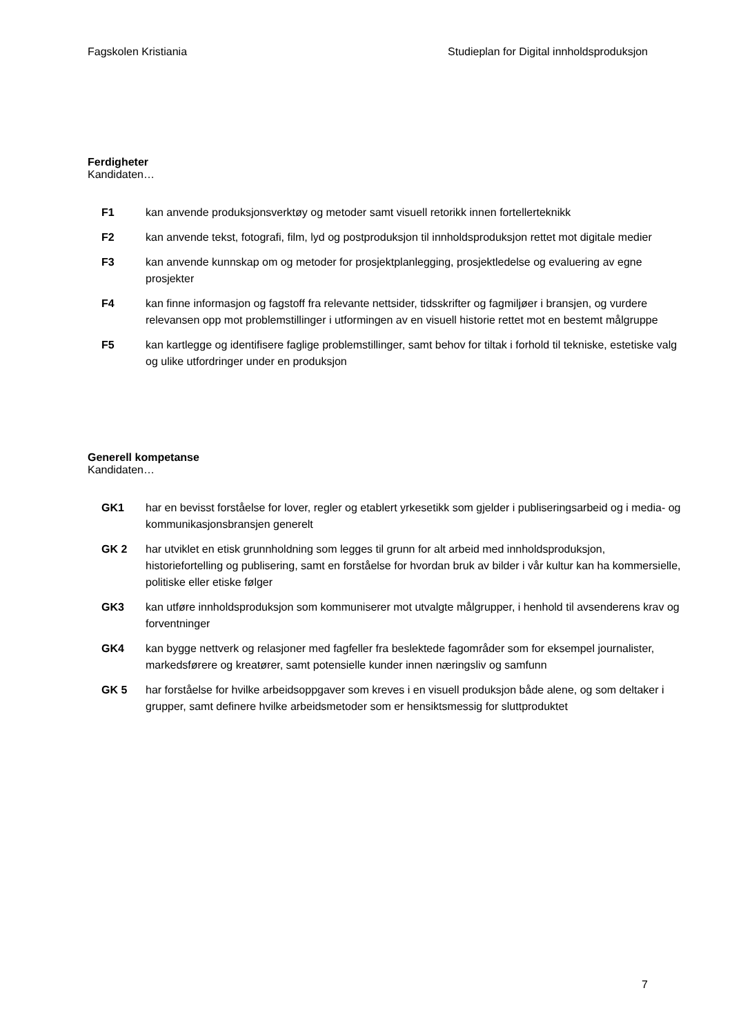Fagskolen Kristiania Studieplan for Digital innholdsproduksjon
Ferdigheter
Kandidaten…
| F1 | kan anvende produksjonsverktøy og metoder samt visuell retorikk innen fortellerteknikk |
| F2 | kan anvende tekst, fotografi, film, lyd og postproduksjon til innholdsproduksjon rettet mot digitale medier |
| F3 | kan anvende kunnskap om og metoder for prosjektplanlegging, prosjektledelse og evaluering av egne prosjekter |
| F4 | kan finne informasjon og fagstoff fra relevante nettsider, tidsskrifter og fagmiljøer i bransjen, og vurdere relevansen opp mot problemstillinger i utformingen av en visuell historie rettet mot en bestemt målgruppe |
| F5 | kan kartlegge og identifisere faglige problemstillinger, samt behov for tiltak i forhold til tekniske, estetiske valg og ulike utfordringer under en produksjon |
Generell kompetanse
Kandidaten…
| GK1 | har en bevisst forståelse for lover, regler og etablert yrkesetikk som gjelder i publiseringsarbeid og i media- og kommunikasjonsbransjen generelt |
| GK 2 | har utviklet en etisk grunnholdning som legges til grunn for alt arbeid med innholdsproduksjon, historiefortelling og publisering, samt en forståelse for hvordan bruk av bilder i vår kultur kan ha kommersielle, politiske eller etiske følger |
| GK3 | kan utføre innholdsproduksjon som kommuniserer mot utvalgte målgrupper, i henhold til avsenderens krav og forventninger |
| GK4 | kan bygge nettverk og relasjoner med fagfeller fra beslektede fagområder som for eksempel journalister, markedsførere og kreatører, samt potensielle kunder innen næringsliv og samfunn |
| GK 5 | har forståelse for hvilke arbeidsoppgaver som kreves i en visuell produksjon både alene, og som deltaker i grupper, samt definere hvilke arbeidsmetoder som er hensiktsmessig for sluttproduktet |
7